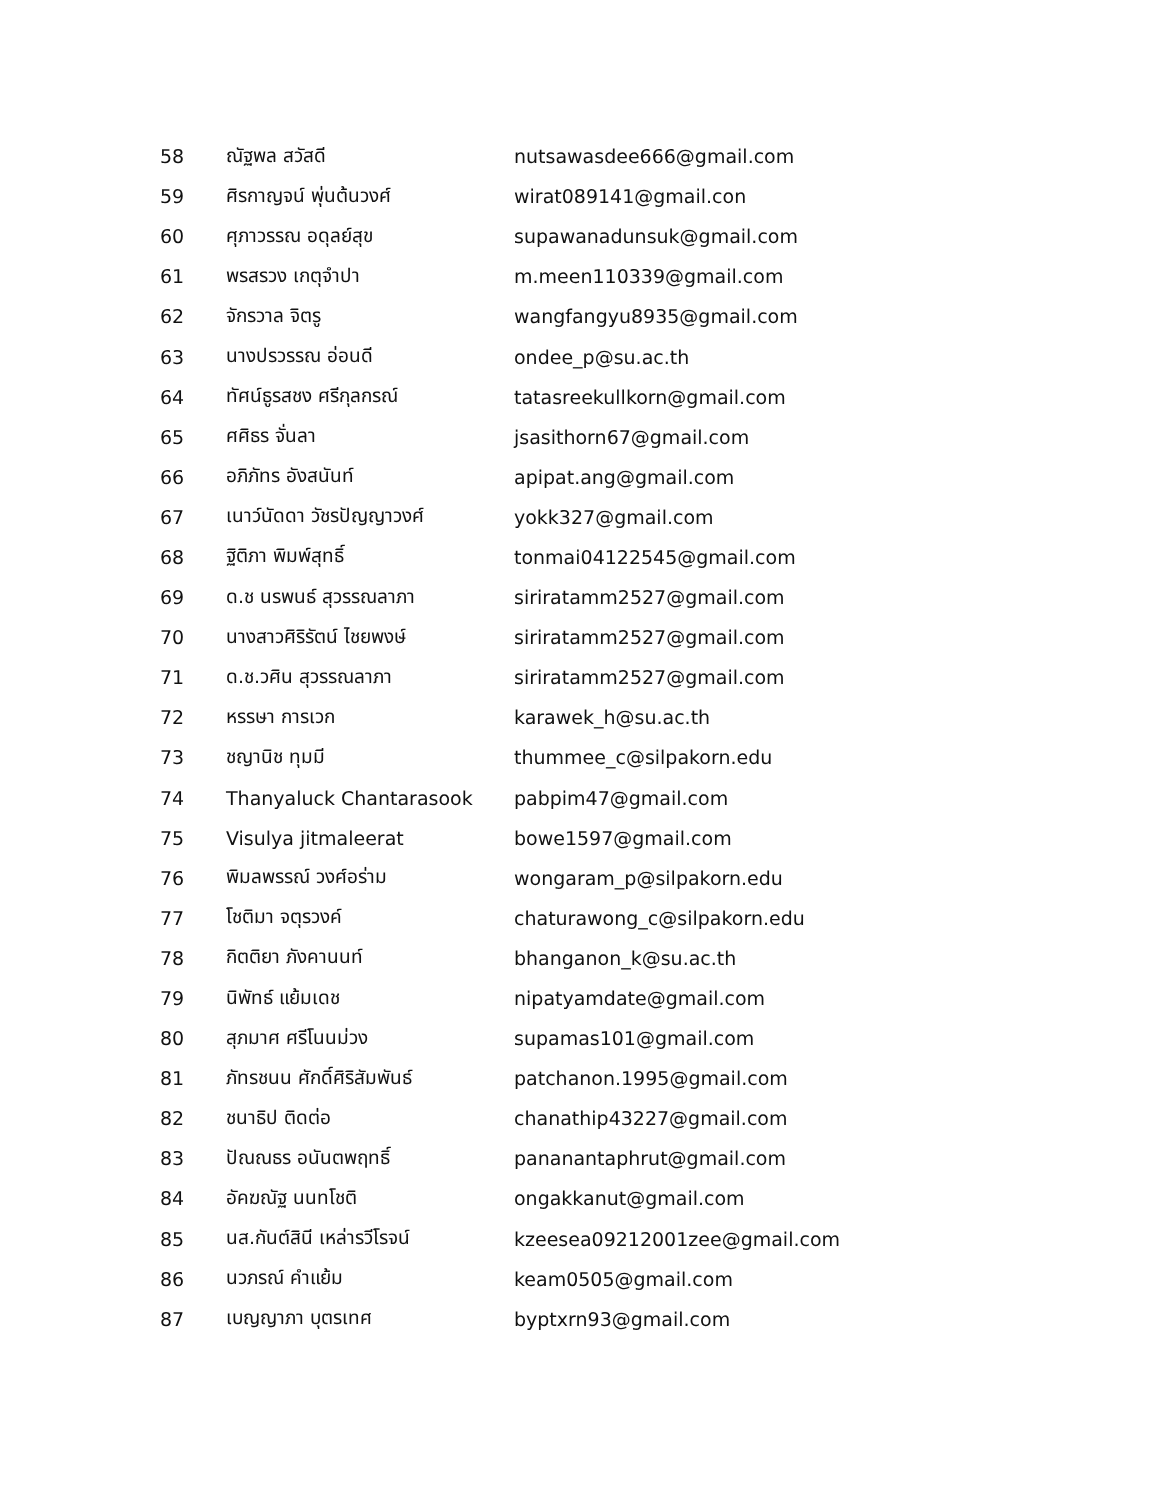| 58 | ณัฐพล สวัสดี | nutsawasdee666@gmail.com |
| 59 | ศิรกาญจน์ พุ่นต้นวงศ์ | wirat089141@gmail.con |
| 60 | ศุภาวรรณ อดุลย์สุข | supawanadunsuk@gmail.com |
| 61 | พรสรวง เกตุจำปา | m.meen110339@gmail.com |
| 62 | จักรวาล จิตรู | wangfangyu8935@gmail.com |
| 63 | นางปรวรรณ อ่อนดี | ondee_p@su.ac.th |
| 64 | ทัศน์ธูรสชง ศรีกุลกรณ์ | tatasreekullkorn@gmail.com |
| 65 | ศศิธร จั่นลา | jsasithorn67@gmail.com |
| 66 | อภิภัทร อังสนันท์ | apipat.ang@gmail.com |
| 67 | เนาว์นัดดา วัชรปัญญาวงศ์ | yokk327@gmail.com |
| 68 | ฐิติภา พิมพ์สุทธิ์ | tonmai04122545@gmail.com |
| 69 | ด.ช นรพนธ์ สุวรรณลาภา | siriratamm2527@gmail.com |
| 70 | นางสาวศิริรัตน์ ไชยพงษ์ | siriratamm2527@gmail.com |
| 71 | ด.ช.วศิน สุวรรณลาภา | siriratamm2527@gmail.com |
| 72 | หรรษา การเวก | karawek_h@su.ac.th |
| 73 | ชญานิช ทุมมี | thummee_c@silpakorn.edu |
| 74 | Thanyaluck Chantarasook | pabpim47@gmail.com |
| 75 | Visulya jitmaleerat | bowe1597@gmail.com |
| 76 | พิมลพรรณ์ วงศ์อร่าม | wongaram_p@silpakorn.edu |
| 77 | โชติมา จตุรวงค์ | chaturawong_c@silpakorn.edu |
| 78 | กิตติยา ภังคานนท์ | bhanganon_k@su.ac.th |
| 79 | นิพัทธ์ แย้มเดช | nipatyamdate@gmail.com |
| 80 | สุภมาศ ศรีโนนม่วง | supamas101@gmail.com |
| 81 | ภัทรชนน ศักดิ์ศิริสัมพันธ์ | patchanon.1995@gmail.com |
| 82 | ชนาธิป ติดต่อ | chanathip43227@gmail.com |
| 83 | ปัณณธร อนันตพฤทธิ์ | pananantaphrut@gmail.com |
| 84 | อัคฆณัฐ นนทโชติ | ongakkanut@gmail.com |
| 85 | นส.กันต์สินี เหล่ารวีโรจน์ | kzeesea09212001zee@gmail.com |
| 86 | นวภรณ์ คำแย้ม | keam0505@gmail.com |
| 87 | เบญญาภา บุตรเทศ | byptxrn93@gmail.com |